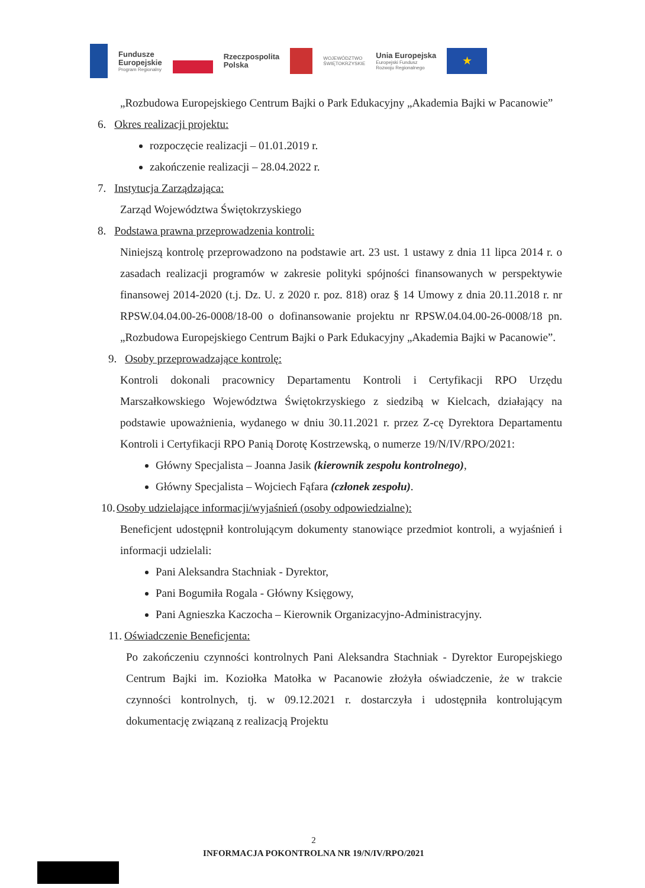Fundusze
Europejskie
Program Regionalny
Rzeczpospolita
Polska
WOJEWÓDZTWO
ŚWIĘTOKRZYSKIE
Unia Europejska
Europejski Fundusz
Rozwoju Regionalnego
★
„Rozbudowa Europejskiego Centrum Bajki o Park Edukacyjny „Akademia Bajki w Pacanowie”
6. Okres realizacji projektu:
rozpoczęcie realizacji – 01.01.2019 r.
zakończenie realizacji – 28.04.2022 r.
7. Instytucja Zarządzająca:
Zarząd Województwa Świętokrzyskiego
8. Podstawa prawna przeprowadzenia kontroli:
Niniejszą kontrolę przeprowadzono na podstawie art. 23 ust. 1 ustawy z dnia 11 lipca 2014 r. o zasadach realizacji programów w zakresie polityki spójności finansowanych w perspektywie finansowej 2014-2020 (t.j. Dz. U. z 2020 r. poz. 818) oraz § 14 Umowy z dnia 20.11.2018 r. nr RPSW.04.04.00-26-0008/18-00 o dofinansowanie projektu nr RPSW.04.04.00-26-0008/18 pn. „Rozbudowa Europejskiego Centrum Bajki o Park Edukacyjny „Akademia Bajki w Pacanowie”.
9. Osoby przeprowadzające kontrolę:
Kontroli dokonali pracownicy Departamentu Kontroli i Certyfikacji RPO Urzędu Marszałkowskiego Województwa Świętokrzyskiego z siedzibą w Kielcach, działający na podstawie upoważnienia, wydanego w dniu 30.11.2021 r. przez Z-cę Dyrektora Departamentu Kontroli i Certyfikacji RPO Panią Dorotę Kostrzewską, o numerze 19/N/IV/RPO/2021:
Główny Specjalista – Joanna Jasik (kierownik zespołu kontrolnego),
Główny Specjalista – Wojciech Fąfara (członek zespołu).
10. Osoby udzielające informacji/wyjaśnień (osoby odpowiedzialne):
Beneficjent udostępnił kontrolującym dokumenty stanowiące przedmiot kontroli, a wyjaśnień i informacji udzielali:
Pani Aleksandra Stachniak - Dyrektor,
Pani Bogumiła Rogala - Główny Księgowy,
Pani Agnieszka Kaczocha – Kierownik Organizacyjno-Administracyjny.
11. Oświadczenie Beneficjenta:
Po zakończeniu czynności kontrolnych Pani Aleksandra Stachniak - Dyrektor Europejskiego Centrum Bajki im. Koziołka Matołka w Pacanowie złożyła oświadczenie, że w trakcie czynności kontrolnych, tj. w 09.12.2021 r. dostarczyła i udostępniła kontrolującym dokumentację związaną z realizacją Projektu
2
INFORMACJA POKONTROLNA NR 19/N/IV/RPO/2021